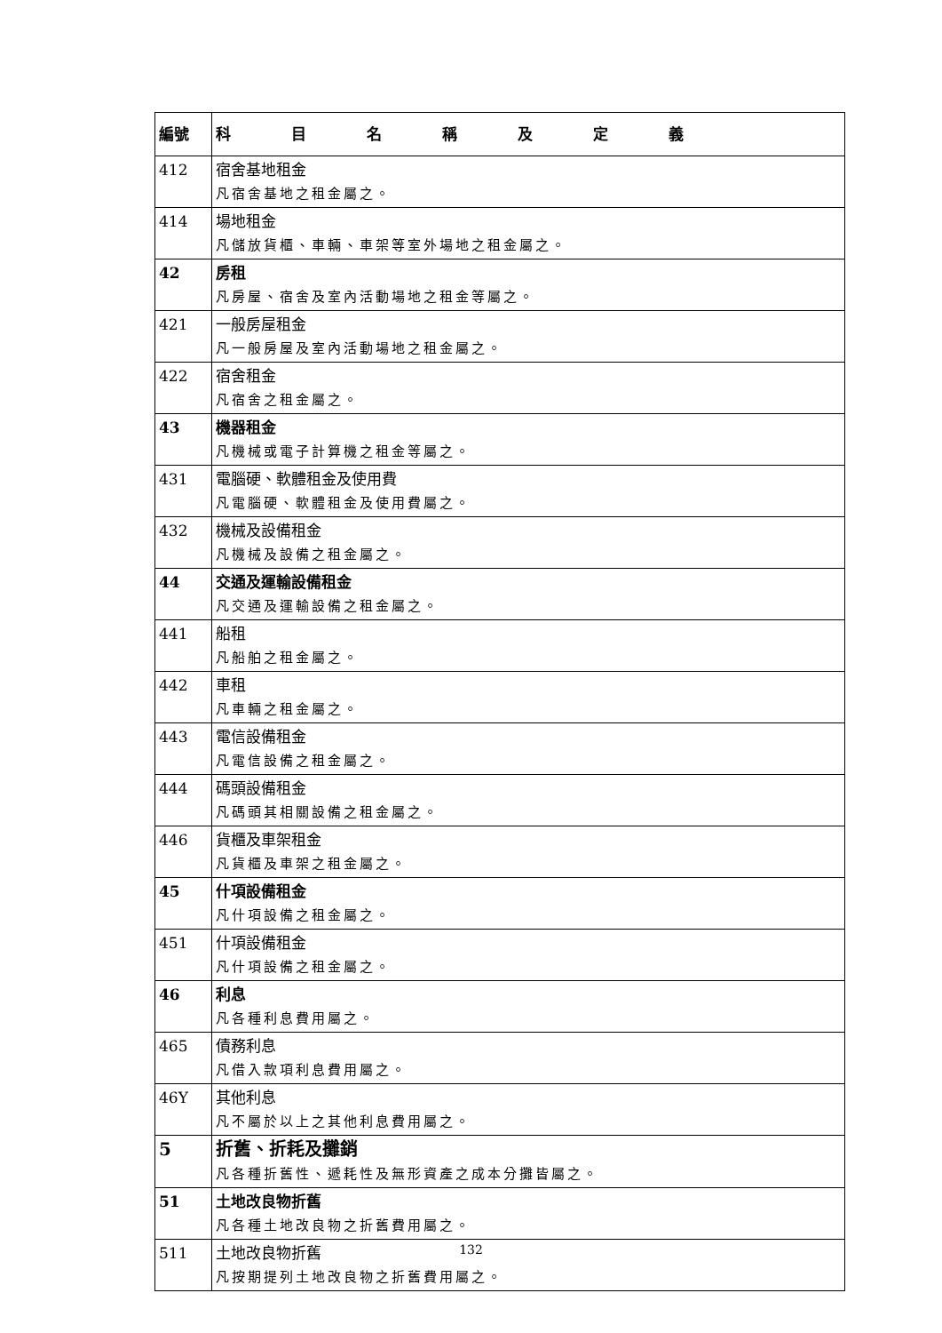| 編號 | 科 目 名 稱 及 定 義 |
| --- | --- |
| 412 | 宿舍基地租金 凡宿舍基地之租金屬之。 |
| 414 | 場地租金 凡儲放貨櫃、車輛、車架等室外場地之租金屬之。 |
| 42 | 房租 凡房屋、宿舍及室內活動場地之租金等屬之。 |
| 421 | 一般房屋租金 凡一般房屋及室內活動場地之租金屬之。 |
| 422 | 宿舍租金 凡宿舍之租金屬之。 |
| 43 | 機器租金 凡機械或電子計算機之租金等屬之。 |
| 431 | 電腦硬、軟體租金及使用費 凡電腦硬、軟體租金及使用費屬之。 |
| 432 | 機械及設備租金 凡機械及設備之租金屬之。 |
| 44 | 交通及運輸設備租金 凡交通及運輸設備之租金屬之。 |
| 441 | 船租 凡船舶之租金屬之。 |
| 442 | 車租 凡車輛之租金屬之。 |
| 443 | 電信設備租金 凡電信設備之租金屬之。 |
| 444 | 碼頭設備租金 凡碼頭其相關設備之租金屬之。 |
| 446 | 貨櫃及車架租金 凡貨櫃及車架之租金屬之。 |
| 45 | 什項設備租金 凡什項設備之租金屬之。 |
| 451 | 什項設備租金 凡什項設備之租金屬之。 |
| 46 | 利息 凡各種利息費用屬之。 |
| 465 | 債務利息 凡借入款項利息費用屬之。 |
| 46Y | 其他利息 凡不屬於以上之其他利息費用屬之。 |
| 5 | 折舊、折耗及攤銷 凡各種折舊性、遞耗性及無形資產之成本分攤皆屬之。 |
| 51 | 土地改良物折舊 凡各種土地改良物之折舊費用屬之。 |
| 511 | 土地改良物折舊 凡按期提列土地改良物之折舊費用屬之。 |
132